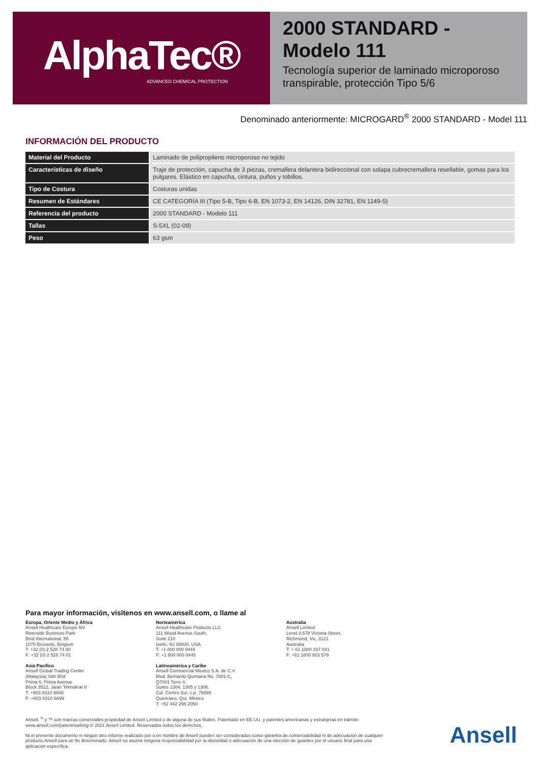AlphaTec®
ADVANCED CHEMICAL PROTECTION
2000 STANDARD - Modelo 111
Tecnología superior de laminado microporoso transpirable, protección Tipo 5/6
Denominado anteriormente: MICROGARD<sup>®</sup> 2000 STANDARD - Model 111
INFORMACIÓN DEL PRODUCTO
| Material del Producto | Laminado de polipropileno microporoso no tejido |
| Características de diseño | Traje de protección, capucha de 3 piezas, cremallera delantera bidireccional con solapa cubrecremallera resellable, gomas para los pulgares. Elástico en capucha, cintura, puños y tobillos. |
| Tipo de Costura | Costuras unidas |
| Resumen de Estándares | CE CATEGORÍA III (Tipo 5-B, Tipo 6-B, EN 1073-2, EN 14126, DIN 32781, EN 1149-5) |
| Referencia del producto | 2000 STANDARD - Modelo 111 |
| Tallas | S-5XL (02-09) |
| Peso | 63 gsm |
Para mayor información, visítenos en www.ansell.com, o llame al
Europa, Oriente Medio y África
Ansell Healthcare Europe NV
Riverside Business Park
Blvd International, 55
1070 Brussels, Belgium
T: +32 (0) 2 528 74 00
F: +32 (0) 2 528 74 01
Norteamérica
Ansell Healthcare Products LLC
111 Wood Avenue South,
Suite 210
Iselin, NJ 08830, USA
T: +1 800 800 0444
F: +1 800 800 0445
Australia
Ansell Limited
Level 3,678 Victoria Street,
Richmond, Vic, 3121
Australia
T: + 61 1800 337 041
F: +61 1800 803 578
Asia Pacífico
Ansell Global Trading Center
(Malaysia) Sdn Bhd
Prima 6, Prima Avenue
Block 3512, Jalan Teknokrat 6
T: +603 8310 6688
F: +603 8310 6699
Latinoamérica y Caribe
Ansell Commercial Mexico S.A. de C.V.
Blvd. Bernardo Quintana No. 7001-C,
Q7001 Torre II.
Suites 1304, 1305 y 1306.
Col. Centro Sur, c.p. 76090
Queretaro, Qro. México
T: +52 442 296 2050
Ansell, <sup>®</sup> y ™ son marcas comerciales propiedad de Ansell Limited o de alguna de sus filiales. Patentado en EE.UU. y patentes americanas y extranjeras en trámite: www.ansell.com/patentmarking © 2021 Ansell Limited. Reservados todos los derechos.
Ni el presente documento ni ningún otro informe realizado por o en nombre de Ansell pueden ser considerados como garantía de comerciabilidad ni de adecuación de cualquier producto Ansell para un fin determinado. Ansell no asume ninguna responsabilidad por la idoneidad o adecuación de una elección de guantes por el usuario final para una aplicación específica.
Ansell